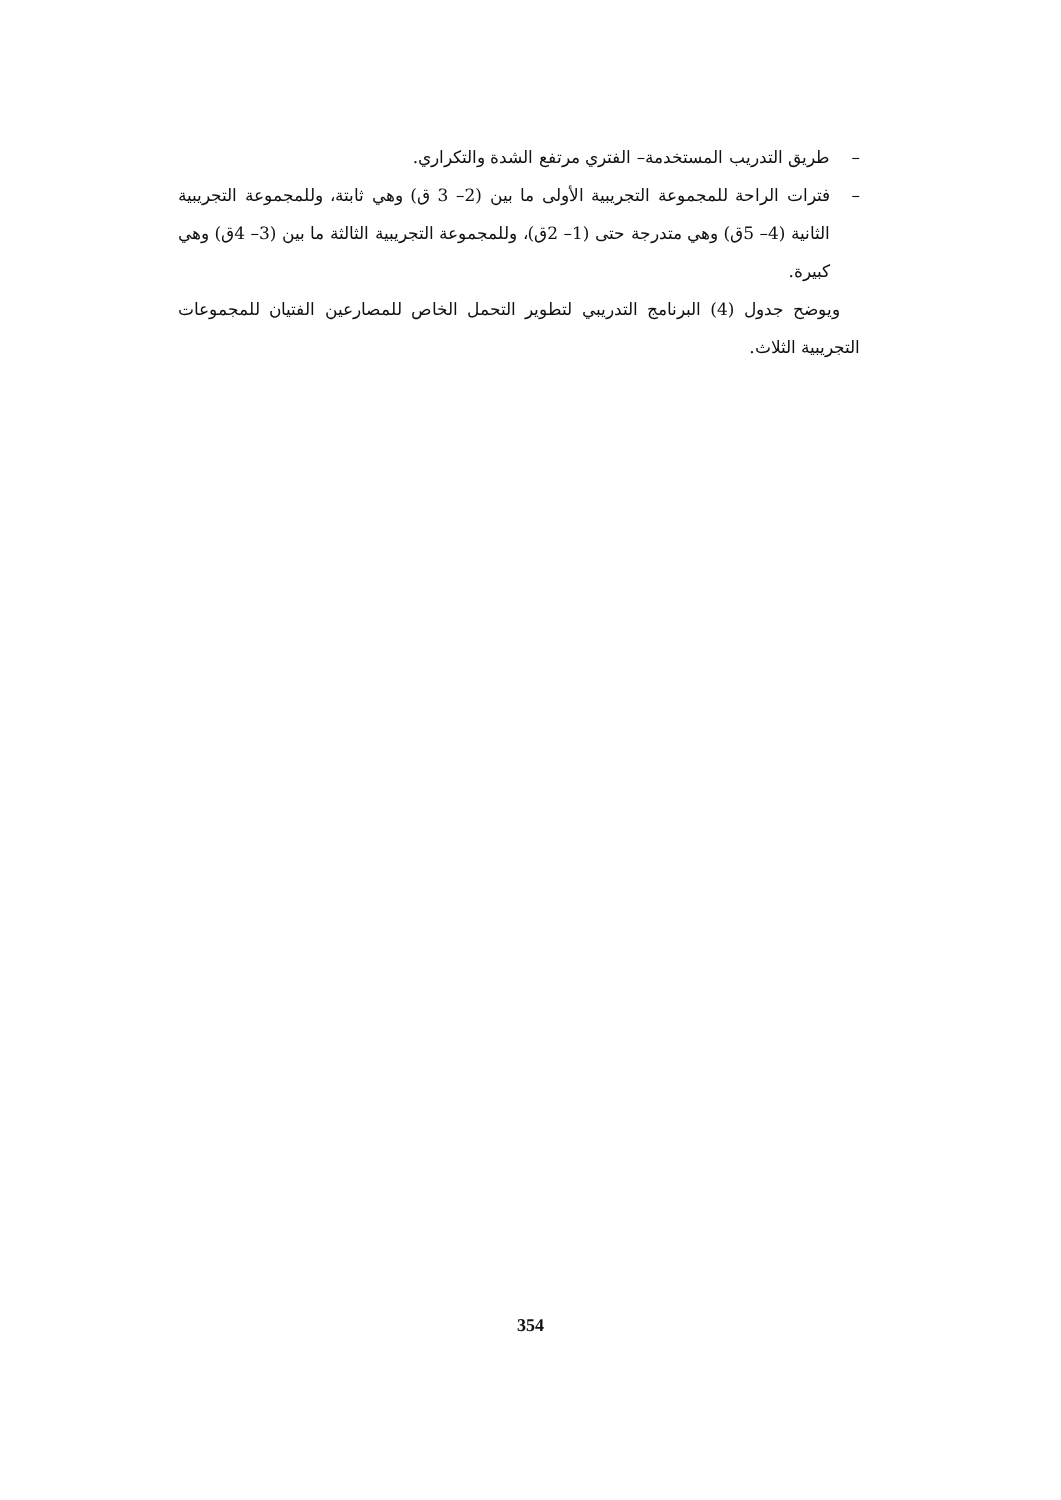– طريق التدريب المستخدمة– الفتري مرتفع الشدة والتكراري.
– فترات الراحة للمجموعة التجريبية الأولى ما بين (2– 3 ق) وهي ثابتة، وللمجموعة التجريبية الثانية (4– 5ق) وهي متدرجة حتى (1– 2ق)، وللمجموعة التجريبية الثالثة ما بين (3– 4ق) وهي كبيرة.
ويوضح جدول (4) البرنامج التدريبي لتطوير التحمل الخاص للمصارعين الفتيان للمجموعات التجريبية الثلاث.
354